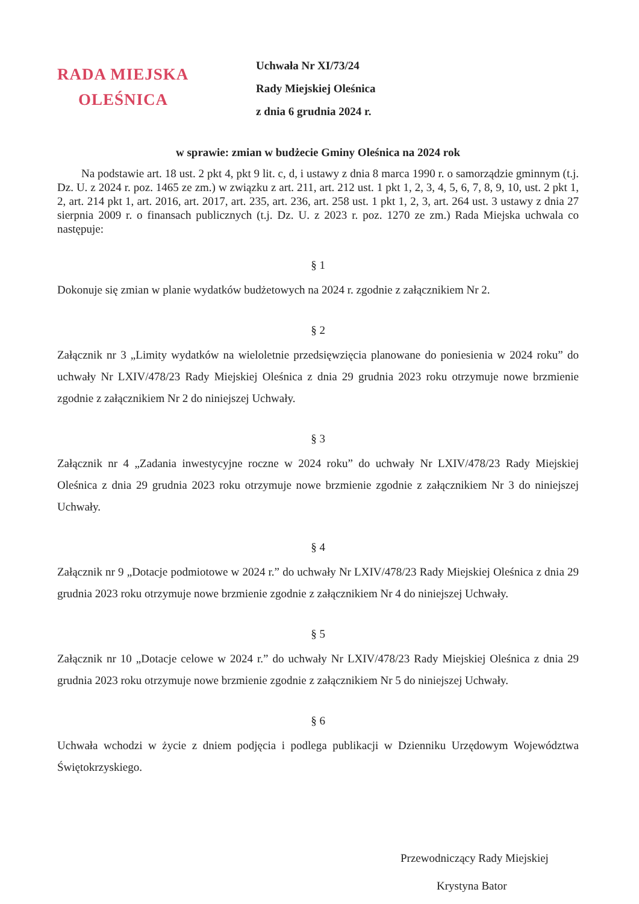RADA MIEJSKA
OLEŚNICA
Uchwała Nr XI/73/24
Rady Miejskiej Oleśnica
z dnia 6 grudnia 2024 r.
w sprawie: zmian w budżecie Gminy Oleśnica na 2024 rok
Na podstawie art. 18 ust. 2 pkt 4, pkt 9 lit. c, d, i ustawy z dnia 8 marca 1990 r. o samorządzie gminnym (t.j. Dz. U. z 2024 r. poz. 1465 ze zm.) w związku z art. 211, art. 212 ust. 1 pkt 1, 2, 3, 4, 5, 6, 7, 8, 9, 10, ust. 2 pkt 1, 2, art. 214 pkt 1, art. 2016, art. 2017, art. 235, art. 236, art. 258 ust. 1 pkt 1, 2, 3, art. 264 ust. 3 ustawy z dnia 27 sierpnia 2009 r. o finansach publicznych (t.j. Dz. U. z 2023 r. poz. 1270 ze zm.) Rada Miejska uchwala co następuje:
§ 1
Dokonuje się zmian w planie wydatków budżetowych na 2024 r. zgodnie z załącznikiem Nr 2.
§ 2
Załącznik nr 3 „Limity wydatków na wieloletnie przedsięwzięcia planowane do poniesienia w 2024 roku” do uchwały Nr LXIV/478/23 Rady Miejskiej Oleśnica z dnia 29 grudnia 2023 roku otrzymuje nowe brzmienie zgodnie z załącznikiem Nr 2 do niniejszej Uchwały.
§ 3
Załącznik nr 4 „Zadania inwestycyjne roczne w 2024 roku” do uchwały Nr LXIV/478/23 Rady Miejskiej Oleśnica z dnia 29 grudnia 2023 roku otrzymuje nowe brzmienie zgodnie z załącznikiem Nr 3 do niniejszej Uchwały.
§ 4
Załącznik nr 9 „Dotacje podmiotowe w 2024 r.” do uchwały Nr LXIV/478/23 Rady Miejskiej Oleśnica z dnia 29 grudnia 2023 roku otrzymuje nowe brzmienie zgodnie z załącznikiem Nr 4 do niniejszej Uchwały.
§ 5
Załącznik nr 10 „Dotacje celowe w 2024 r.” do uchwały Nr LXIV/478/23 Rady Miejskiej Oleśnica z dnia 29 grudnia 2023 roku otrzymuje nowe brzmienie zgodnie z załącznikiem Nr 5 do niniejszej Uchwały.
§ 6
Uchwała wchodzi w życie z dniem podjęcia i podlega publikacji w Dzienniku Urzędowym Województwa Świętokrzyskiego.
Przewodniczący Rady Miejskiej
Krystyna Bator